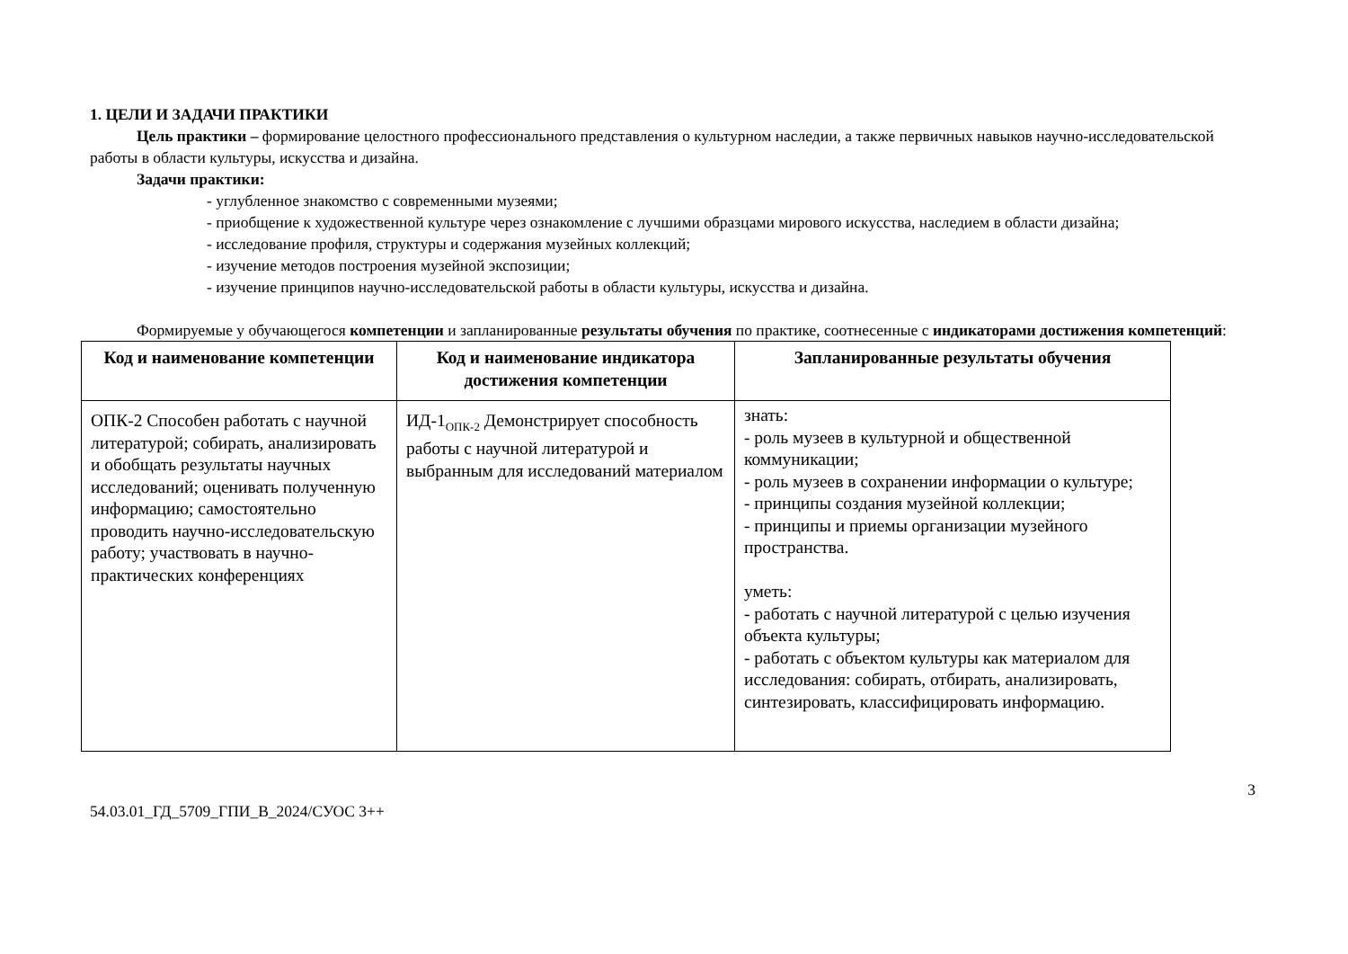1. ЦЕЛИ И ЗАДАЧИ ПРАКТИКИ
Цель практики – формирование целостного профессионального представления о культурном наследии, а также первичных навыков научно-исследовательской работы в области культуры, искусства и дизайна.
Задачи практики:
- углубленное знакомство с современными музеями;
- приобщение к художественной культуре через ознакомление с лучшими образцами мирового искусства, наследием в области дизайна;
- исследование профиля, структуры и содержания музейных коллекций;
- изучение методов построения музейной экспозиции;
- изучение принципов научно-исследовательской работы в области культуры, искусства и дизайна.
Формируемые у обучающегося компетенции и запланированные результаты обучения по практике, соотнесенные с индикаторами достижения компетенций:
| Код и наименование компетенции | Код и наименование индикатора достижения компетенции | Запланированные результаты обучения |
| --- | --- | --- |
| ОПК-2 Способен работать с научной литературой; собирать, анализировать и обобщать результаты научных исследований; оценивать полученную информацию; самостоятельно проводить научно-исследовательскую работу; участвовать в научно-практических конференциях | ИД-1<sub>ОПК-2</sub> Демонстрирует способность работы с научной литературой и выбранным для исследований материалом | знать: - роль музеев в культурной и общественной коммуникации; - роль музеев в сохранении информации о культуре; - принципы создания музейной коллекции; - принципы и приемы организации музейного пространства. уметь: - работать с научной литературой с целью изучения объекта культуры; - работать с объектом культуры как материалом для исследования: собирать, отбирать, анализировать, синтезировать, классифицировать информацию. |
3
54.03.01_ГД_5709_ГПИ_В_2024/СУОС 3++